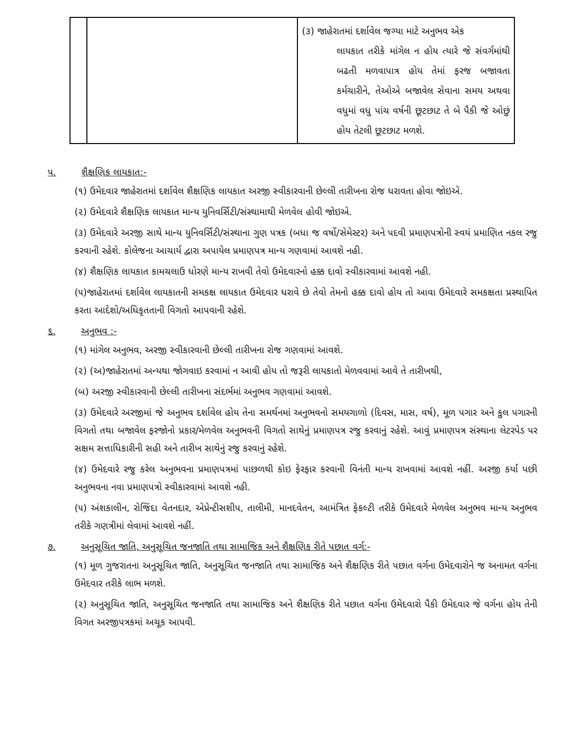| | | (૩) જાહેરાતમાં દર્શાવેલ જગ્યા માટે અનુભવ એક લાયકાત તરીકે માંગેલ ન હોય ત્યારે જે સંવર્ગમાંથી બઢતી મળવાપાત્ર હોય તેમાં ફરજ બજાવતા કર્મચારીને, તેઓએ બજાવેલ સેવાના સમય અથવા વધુમાં વધુ પાંચ વર્ષની છૂટછાટ તે બે પૈકી જે ઓછું હોય તેટલી છૂટછાટ મળશે. |
પ. શૈક્ષણિક લાયકાત:-
(૧) ઉમેદવાર જાહેરાતમાં દર્શાવેલ શૈક્ષણિક લાયકાત અરજી સ્વીકારવાની છેલ્લી તારીખના રોજ ધરાવતા હોવા જોઇએ.
(૨) ઉમેદવારે શૈક્ષણિક લાયકાત માન્ય યુનિવર્સિટી/સંસ્થામાથી મેળવેલ હોવી જોઇએ.
(૩) ઉમેદવારે અરજી સાથે માન્ય યુનિવર્સિટી/સંસ્થાના ગુણ પત્રક (બધા જ વર્ષો/સેમેસ્ટર) અને પદવી પ્રમાણપત્રોની સ્વયં પ્રમાણિત નકલ રજુ કરવાની રહેશે. કોલેજના આચાર્ય દ્વારા અપાયેલ પ્રમાણપત્ર માન્ય ગણવામાં આવશે નહી.
(૪) શૈક્ષણિક લાયકાત કામચલાઉ ધોરણે માન્ય રાખવી તેવો ઉમેદવારનો હક્ક દાવો સ્વીકારવામાં આવશે નહી.
(૫)જાહેરાતમાં દર્શાવેલ લાયકાતની સમકક્ષ લાયકાત ઉમેદવાર ધરાવે છે તેવો તેમનો હક્ક દાવો હોય તો આવા ઉમેદવારે સમકક્ષતા પ્રસ્થાપિત કરતા આદેશો/અધિકૃતતાની વિગતો આપવાની રહેશે.
૬. અનુભવ :-
(૧) માંગેલ અનુભવ, અરજી સ્વીકારવાની છેલ્લી તારીખના રોજ ગણવામાં આવશે.
(૨) (અ)જાહેરાતમાં અન્યથા જોગવાઇ કરવામાં ન આવી હોય તો જરૂરી લાયકાતો મેળવવામાં આવે તે તારીખથી,
(બ) અરજી સ્વીકારવાની છેલ્લી તારીખના સંદર્ભમાં અનુભવ ગણવામાં આવશે.
(૩) ઉમેદવારે અરજીમાં જે અનુભવ દર્શાવેલ હોય તેના સમર્થનમાં અનુભવનો સમયગાળો (દિવસ, માસ, વર્ષ), મૂળ પગાર અને કુલ પગારની વિગતો તથા બજાવેલ ફરજોનો પ્રકાર/મેળવેલ અનુભવની વિગતો સાથેનું પ્રમાણપત્ર રજુ કરવાનું રહેશે. આવું પ્રમાણપત્ર સંસ્થાના લેટરપેડ પર સક્ષમ સત્તાધિકારીની સહી અને તારીખ સાથેનું રજુ કરવાનું રહેશે.
(૪) ઉમેદવારે રજુ કરેલ અનુભવના પ્રમાણપત્રમાં પાછળથી કોઇ ફેરફાર કરવાની વિનંતી માન્ય રાખવામાં આવશે નહીં. અરજી કર્યા પછી અનુભવના નવા પ્રમાણપત્રો સ્વીકારવામાં આવશે નહી.
(૫) અંશકાલીન, રોજિંદા વેતનદાર, એપ્રેન્ટીસશીપ, તાલીમી, માનદવેતન, આમંત્રિત ફેકલ્ટી તરીકે ઉમેદવારે મેળવેલ અનુભવ માન્ય અનુભવ તરીકે ગણત્રીમાં લેવામાં આવશે નહીં.
૭. અનુસૂચિત જાતિ, અનુસૂચિત જનજાતિ તથા સામાજિક અને શૈક્ષણિક રીતે પછાત વર્ગ:-
(૧) મૂળ ગુજરાતના અનુસૂચિત જાતિ, અનુસૂચિત જનજાતિ તથા સામાજિક અને શૈક્ષણિક રીતે પછાત વર્ગના ઉમેદવારોને જ અનામત વર્ગના ઉમેદવાર તરીકે લાભ મળશે.
(૨) અનુસૂચિત જાતિ, અનુસૂચિત જનજાતિ તથા સામાજિક અને શૈક્ષણિક રીતે પછાત વર્ગના ઉમેદવારો પૈકી ઉમેદવાર જે વર્ગના હોય તેની વિગત અરજીપત્રકમાં અચૂક આપવી.